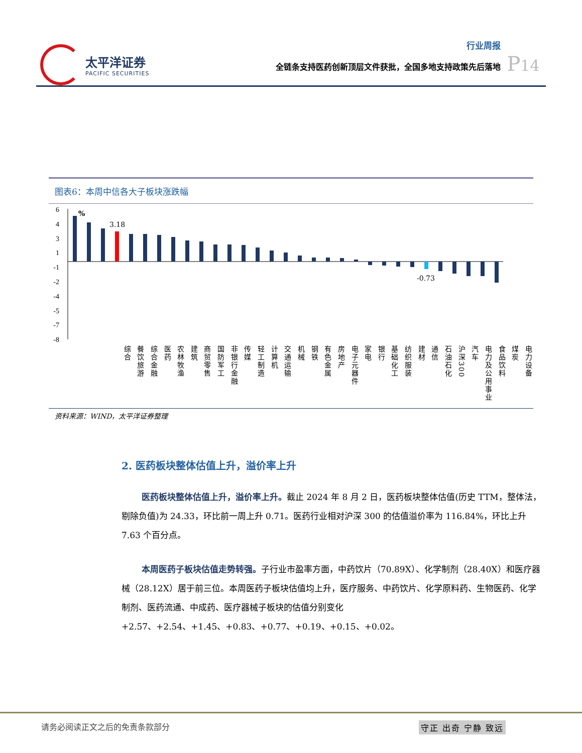太平洋证券
PACIFIC SECURITIES
行业周报
全链条支持医药创新顶层文件获批，全国多地支持政策先后落地
P14
图表6：本周中信各大子板块涨跌幅
6
4
3
1
-1
-2
-4
-5
-7
-8
%
3.18
-0.73
综合
餐饮旅游
综合金融
医药
农林牧渔
建筑
商贸零售
国防军工
非银行金融
传媒
轻工制造
计算机
交通运输
机械
钢铁
有色金属
房地产
电子元器件
家电
银行
基础化工
纺织服装
建材
通信
石油石化
沪深300
汽车
电力及公用事业
食品饮料
煤炭
电力设备
资料来源：WIND，太平洋证券整理
2. 医药板块整体估值上升，溢价率上升
医药板块整体估值上升，溢价率上升。截止 2024 年 8 月 2 日，医药板块整体估值(历史 TTM，整体法，剔除负值)为 24.33，环比前一周上升 0.71。医药行业相对沪深 300 的估值溢价率为 116.84%，环比上升 7.63 个百分点。
本周医药子板块估值走势转强。子行业市盈率方面，中药饮片（70.89X）、化学制剂（28.40X）和医疗器械（28.12X）居于前三位。本周医药子板块估值均上升，医疗服务、中药饮片、化学原料药、生物医药、化学制剂、医药流通、中成药、医疗器械子板块的估值分别变化+2.57、+2.54、+1.45、+0.83、+0.77、+0.19、+0.15、+0.02。
请务必阅读正文之后的免责条款部分 守正 出奇 宁静 致远